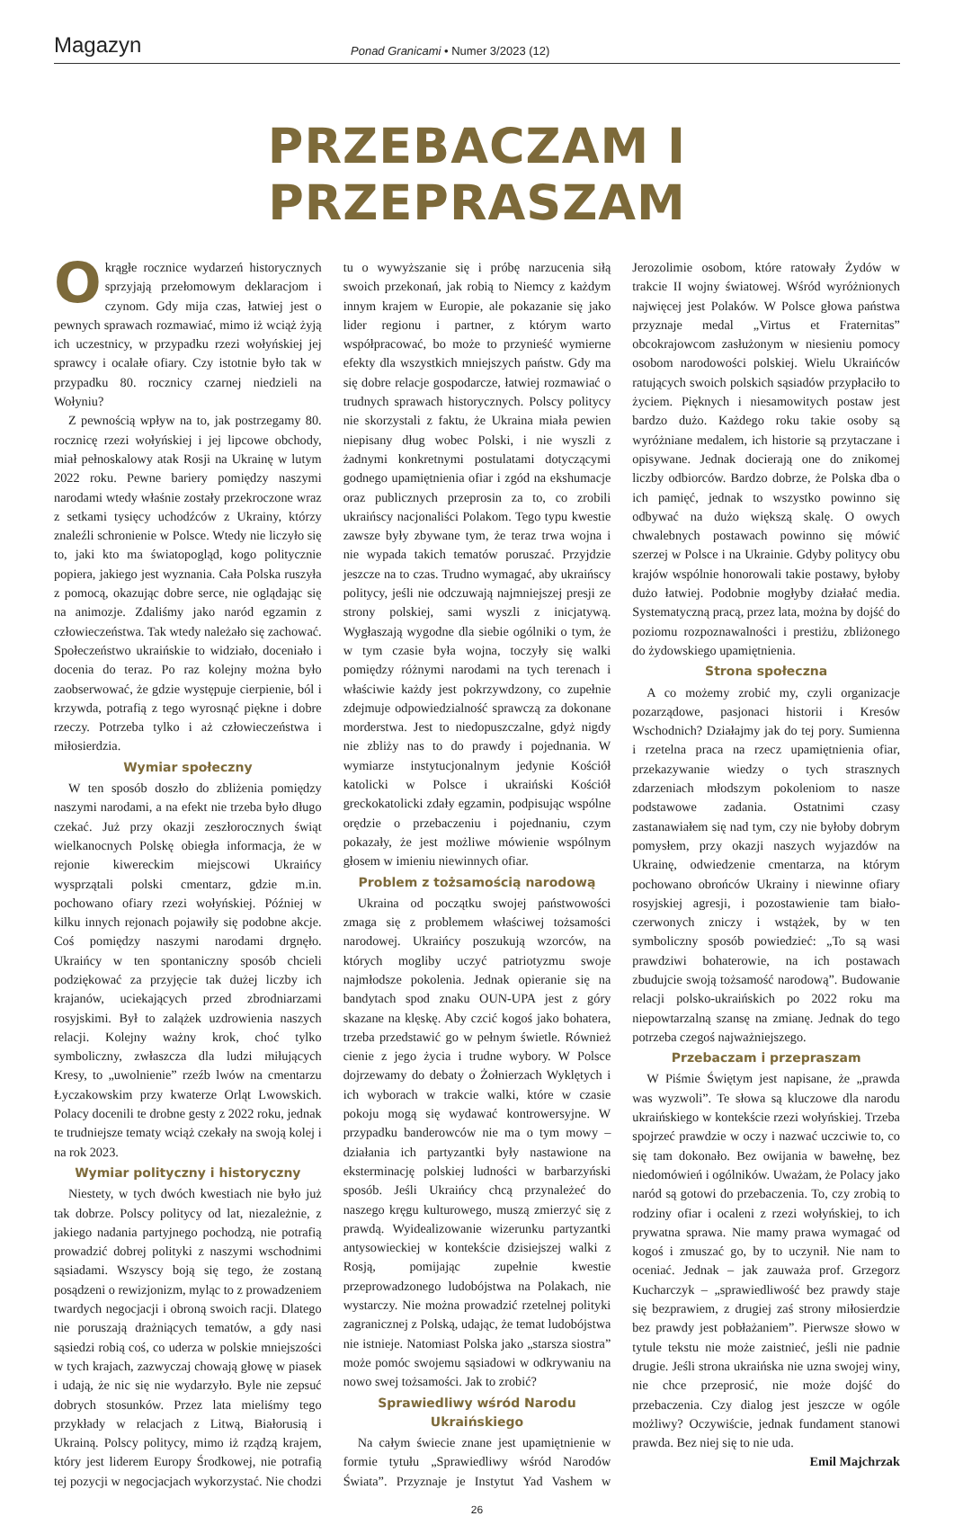Magazyn
Ponad Granicami • Numer 3/2023 (12)
PRZEBACZAM I PRZEPRASZAM
Okrągłe rocznice wydarzeń historycznych sprzyjają przełomowym deklaracjom i czynom. Gdy mija czas, łatwiej jest o pewnych sprawach rozmawiać, mimo iż wciąż żyją ich uczestnicy, w przypadku rzezi wołyńskiej jej sprawcy i ocalałe ofiary. Czy istotnie było tak w przypadku 80. rocznicy czarnej niedzieli na Wołyniu?
Z pewnością wpływ na to, jak postrzegamy 80. rocznicę rzezi wołyńskiej i jej lipcowe obchody, miał pełnoskalowy atak Rosji na Ukrainę w lutym 2022 roku. Pewne bariery pomiędzy naszymi narodami wtedy właśnie zostały przekroczone wraz z setkami tysięcy uchodźców z Ukrainy, którzy znaleźli schronienie w Polsce. Wtedy nie liczyło się to, jaki kto ma światopogląd, kogo politycznie popiera, jakiego jest wyznania. Cała Polska ruszyła z pomocą, okazując dobre serce, nie oglądając się na animozje. Zdaliśmy jako naród egzamin z człowieczeństwa. Tak wtedy należało się zachować. Społeczeństwo ukraińskie to widziało, doceniało i docenia do teraz. Po raz kolejny można było zaobserwować, że gdzie występuje cierpienie, ból i krzywda, potrafią z tego wyrosnąć piękne i dobre rzeczy. Potrzeba tylko i aż człowieczeństwa i miłosierdzia.
Wymiar społeczny
W ten sposób doszło do zbliżenia pomiędzy naszymi narodami, a na efekt nie trzeba było długo czekać. Już przy okazji zeszłorocznych świąt wielkanocnych Polskę obiegła informacja, że w rejonie kiwereckim miejscowi Ukraińcy wysprzątali polski cmentarz, gdzie m.in. pochowano ofiary rzezi wołyńskiej. Później w kilku innych rejonach pojawiły się podobne akcje. Coś pomiędzy naszymi narodami drgnęło. Ukraińcy w ten spontaniczny sposób chcieli podziękować za przyjęcie tak dużej liczby ich krajanów, uciekających przed zbrodniarzami rosyjskimi. Był to zalążek uzdrowienia naszych relacji. Kolejny ważny krok, choć tylko symboliczny, zwłaszcza dla ludzi miłujących Kresy, to „uwolnienie” rzeźb lwów na cmentarzu Łyczakowskim przy kwaterze Orląt Lwowskich. Polacy docenili te drobne gesty z 2022 roku, jednak te trudniejsze tematy wciąż czekały na swoją kolej i na rok 2023.
Wymiar polityczny i historyczny
Niestety, w tych dwóch kwestiach nie było już tak dobrze. Polscy politycy od lat, niezależnie, z jakiego nadania partyjnego pochodzą, nie potrafią prowadzić dobrej polityki z naszymi wschodnimi sąsiadami. Wszyscy boją się tego, że zostaną posądzeni o rewizjonizm, myląc to z prowadzeniem twardych negocjacji i obroną swoich racji. Dlatego nie poruszają drażniących tematów, a gdy nasi sąsiedzi robią coś, co uderza w polskie mniejszości w tych krajach, zazwyczaj chowają głowę w piasek i udają, że nic się nie wydarzyło. Byle nie zepsuć dobrych stosunków. Przez lata mieliśmy tego przykłady w relacjach z Litwą, Białorusią i Ukrainą. Polscy politycy, mimo iż rządzą krajem, który jest liderem Europy Środkowej, nie potrafią tej pozycji w negocjacjach wykorzystać. Nie chodzi tu o wywyższanie się i próbę narzucenia siłą swoich przekonań, jak robią to Niemcy z każdym innym krajem w Europie, ale pokazanie się jako lider regionu i partner, z którym warto współpracować, bo może to przynieść wymierne efekty dla wszystkich mniejszych państw. Gdy ma się dobre relacje gospodarcze, łatwiej rozmawiać o trudnych sprawach historycznych. Polscy politycy nie skorzystali z faktu, że Ukraina miała pewien niepisany dług wobec Polski, i nie wyszli z żadnymi konkretnymi postulatami dotyczącymi godnego upamiętnienia ofiar i zgód na ekshumacje oraz publicznych przeprosin za to, co zrobili ukraińscy nacjonaliści Polakom. Tego typu kwestie zawsze były zbywane tym, że teraz trwa wojna i nie wypada takich tematów poruszać. Przyjdzie jeszcze na to czas. Trudno wymagać, aby ukraińscy politycy, jeśli nie odczuwają najmniejszej presji ze strony polskiej, sami wyszli z inicjatywą. Wygłaszają wygodne dla siebie ogólniki o tym, że w tym czasie była wojna, toczyły się walki pomiędzy różnymi narodami na tych terenach i właściwie każdy jest pokrzywdzony, co zupełnie zdejmuje odpowiedzialność sprawczą za dokonane morderstwa. Jest to niedopuszczalne, gdyż nigdy nie zbliży nas to do prawdy i pojednania. W wymiarze instytucjonalnym jedynie Kościół katolicki w Polsce i ukraiński Kościół greckokatolicki zdały egzamin, podpisując wspólne orędzie o przebaczeniu i pojednaniu, czym pokazały, że jest możliwe mówienie wspólnym głosem w imieniu niewinnych ofiar.
Problem z tożsamością narodową
Ukraina od początku swojej państwowości zmaga się z problemem właściwej tożsamości narodowej. Ukraińcy poszukują wzorców, na których mogliby uczyć patriotyzmu swoje najmłodsze pokolenia. Jednak opieranie się na bandytach spod znaku OUN-UPA jest z góry skazane na klęskę. Aby czcić kogoś jako bohatera, trzeba przedstawić go w pełnym świetle. Również cienie z jego życia i trudne wybory. W Polsce dojrzewamy do debaty o Żołnierzach Wyklętych i ich wyborach w trakcie walki, które w czasie pokoju mogą się wydawać kontrowersyjne. W przypadku banderowców nie ma o tym mowy – działania ich partyzantki były nastawione na eksterminację polskiej ludności w barbarzyński sposób. Jeśli Ukraińcy chcą przynależeć do naszego kręgu kulturowego, muszą zmierzyć się z prawdą. Wyidealizowanie wizerunku partyzantki antysowieckiej w kontekście dzisiejszej walki z Rosją, pomijając zupełnie kwestie przeprowadzonego ludobójstwa na Polakach, nie wystarczy. Nie można prowadzić rzetelnej polityki zagranicznej z Polską, udając, że temat ludobójstwa nie istnieje. Natomiast Polska jako „starsza siostra” może pomóc swojemu sąsiadowi w odkrywaniu na nowo swej tożsamości. Jak to zrobić?
Sprawiedliwy wśród Narodu Ukraińskiego
Na całym świecie znane jest upamiętnienie w formie tytułu „Sprawiedliwy wśród Narodów Świata”. Przyznaje je Instytut Yad Vashem w Jerozolimie osobom, które ratowały Żydów w trakcie II wojny światowej. Wśród wyróżnionych najwięcej jest Polaków. W Polsce głowa państwa przyznaje medal „Virtus et Fraternitas” obcokrajowcom zasłużonym w niesieniu pomocy osobom narodowości polskiej. Wielu Ukraińców ratujących swoich polskich sąsiadów przypłaciło to życiem. Pięknych i niesamowitych postaw jest bardzo dużo. Każdego roku takie osoby są wyróżniane medalem, ich historie są przytaczane i opisywane. Jednak docierają one do znikomej liczby odbiorców. Bardzo dobrze, że Polska dba o ich pamięć, jednak to wszystko powinno się odbywać na dużo większą skalę. O owych chwalebnych postawach powinno się mówić szerzej w Polsce i na Ukrainie. Gdyby politycy obu krajów wspólnie honorowali takie postawy, byłoby dużo łatwiej. Podobnie mogłyby działać media. Systematyczną pracą, przez lata, można by dojść do poziomu rozpoznawalności i prestiżu, zbliżonego do żydowskiego upamiętnienia.
Strona społeczna
A co możemy zrobić my, czyli organizacje pozarządowe, pasjonaci historii i Kresów Wschodnich? Działajmy jak do tej pory. Sumienna i rzetelna praca na rzecz upamiętnienia ofiar, przekazywanie wiedzy o tych strasznych zdarzeniach młodszym pokoleniom to nasze podstawowe zadania. Ostatnimi czasy zastanawiałem się nad tym, czy nie byłoby dobrym pomysłem, przy okazji naszych wyjazdów na Ukrainę, odwiedzenie cmentarza, na którym pochowano obrońców Ukrainy i niewinne ofiary rosyjskiej agresji, i pozostawienie tam biało-czerwonych zniczy i wstążek, by w ten symboliczny sposób powiedzieć: „To są wasi prawdziwi bohaterowie, na ich postawach zbudujcie swoją tożsamość narodową”. Budowanie relacji polsko-ukraińskich po 2022 roku ma niepowtarzalną szansę na zmianę. Jednak do tego potrzeba czegoś najważniejszego.
Przebaczam i przepraszam
W Piśmie Świętym jest napisane, że „prawda was wyzwoli”. Te słowa są kluczowe dla narodu ukraińskiego w kontekście rzezi wołyńskiej. Trzeba spojrzeć prawdzie w oczy i nazwać uczciwie to, co się tam dokonało. Bez owijania w bawełnę, bez niedomówień i ogólników. Uważam, że Polacy jako naród są gotowi do przebaczenia. To, czy zrobią to rodziny ofiar i ocaleni z rzezi wołyńskiej, to ich prywatna sprawa. Nie mamy prawa wymagać od kogoś i zmuszać go, by to uczynił. Nie nam to oceniać. Jednak – jak zauważa prof. Grzegorz Kucharczyk – „sprawiedliwość bez prawdy staje się bezprawiem, z drugiej zaś strony miłosierdzie bez prawdy jest pobłażaniem”. Pierwsze słowo w tytule tekstu nie może zaistnieć, jeśli nie padnie drugie. Jeśli strona ukraińska nie uzna swojej winy, nie chce przeprosić, nie może dojść do przebaczenia. Czy dialog jest jeszcze w ogóle możliwy? Oczywiście, jednak fundament stanowi prawda. Bez niej się to nie uda.
Emil Majchrzak
26